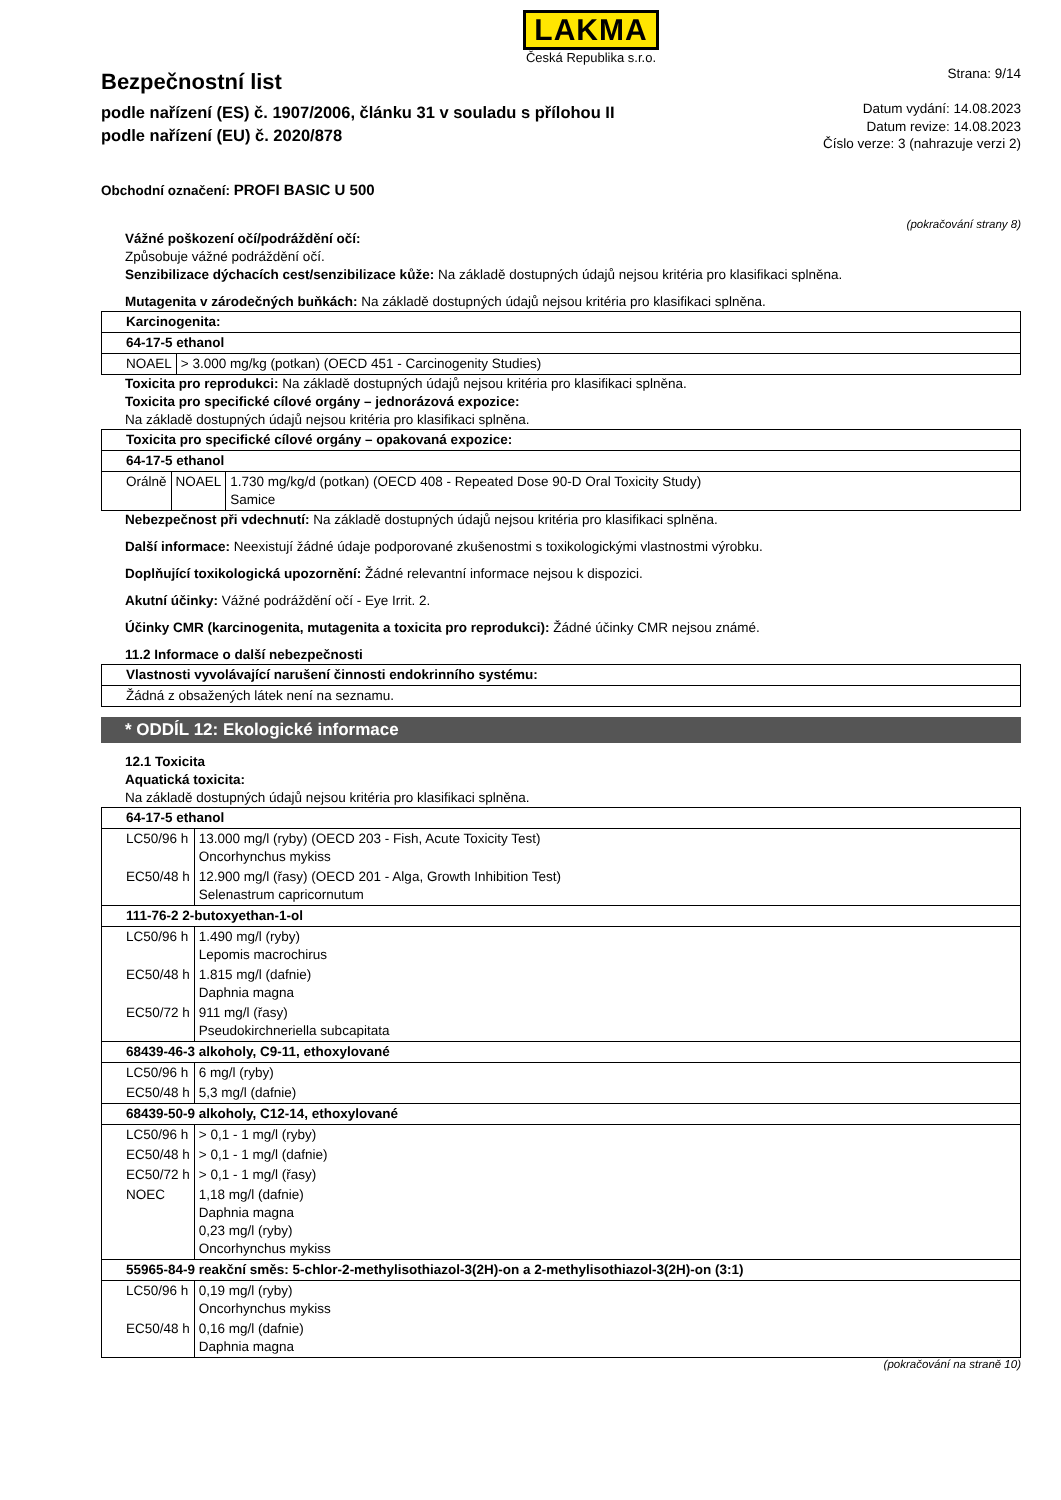LAKMA
Česká Republika s.r.o.
Bezpečnostní list
podle nařízení (ES) č. 1907/2006, článku 31 v souladu s přílohou II
podle nařízení (EU) č. 2020/878
Strana: 9/14
Datum vydání: 14.08.2023
Datum revize: 14.08.2023
Číslo verze: 3 (nahrazuje verzi 2)
Obchodní označení: PROFI BASIC U 500
(pokračování strany 8)
Vážné poškození očí/podráždění očí:
Způsobuje vážné podráždění očí.
Senzibilizace dýchacích cest/senzibilizace kůže: Na základě dostupných údajů nejsou kritéria pro klasifikaci splněna.
Mutagenita v zárodečných buňkách: Na základě dostupných údajů nejsou kritéria pro klasifikaci splněna.
| Karcinogenita: | |
| 64-17-5 ethanol | |
| NOAEL | > 3.000 mg/kg (potkan) (OECD 451 - Carcinogenity Studies) |
Toxicita pro reprodukci: Na základě dostupných údajů nejsou kritéria pro klasifikaci splněna.
Toxicita pro specifické cílové orgány – jednorázová expozice:
Na základě dostupných údajů nejsou kritéria pro klasifikaci splněna.
| Toxicita pro specifické cílové orgány – opakovaná expozice: | | |
| 64-17-5 ethanol | | |
| Orálně | NOAEL | 1.730 mg/kg/d (potkan) (OECD 408 - Repeated Dose 90-D Oral Toxicity Study) Samice |
Nebezpečnost při vdechnutí: Na základě dostupných údajů nejsou kritéria pro klasifikaci splněna.
Další informace: Neexistují žádné údaje podporované zkušenostmi s toxikologickými vlastnostmi výrobku.
Doplňující toxikologická upozornění: Žádné relevantní informace nejsou k dispozici.
Akutní účinky: Vážné podráždění očí - Eye Irrit. 2.
Účinky CMR (karcinogenita, mutagenita a toxicita pro reprodukci): Žádné účinky CMR nejsou známé.
11.2 Informace o další nebezpečnosti
| Vlastnosti vyvolávající narušení činnosti endokrinního systému: |
| Žádná z obsažených látek není na seznamu. |
* ODDÍL 12: Ekologické informace
12.1 Toxicita
Aquatická toxicita:
Na základě dostupných údajů nejsou kritéria pro klasifikaci splněna.
| 64-17-5 ethanol | |
| LC50/96 h | 13.000 mg/l (ryby) (OECD 203 - Fish, Acute Toxicity Test) Oncorhynchus mykiss |
| EC50/48 h | 12.900 mg/l (řasy) (OECD 201 - Alga, Growth Inhibition Test) Selenastrum capricornutum |
| 111-76-2 2-butoxyethan-1-ol | |
| LC50/96 h | 1.490 mg/l (ryby) Lepomis macrochirus |
| EC50/48 h | 1.815 mg/l (dafnie) Daphnia magna |
| EC50/72 h | 911 mg/l (řasy) Pseudokirchneriella subcapitata |
| 68439-46-3 alkoholy, C9-11, ethoxylované | |
| LC50/96 h | 6 mg/l (ryby) |
| EC50/48 h | 5,3 mg/l (dafnie) |
| 68439-50-9 alkoholy, C12-14, ethoxylované | |
| LC50/96 h | > 0,1 - 1 mg/l (ryby) |
| EC50/48 h | > 0,1 - 1 mg/l (dafnie) |
| EC50/72 h | > 0,1 - 1 mg/l (řasy) |
| NOEC | 1,18 mg/l (dafnie) Daphnia magna 0,23 mg/l (ryby) Oncorhynchus mykiss |
| 55965-84-9 reakční směs: 5-chlor-2-methylisothiazol-3(2H)-on a 2-methylisothiazol-3(2H)-on (3:1) | |
| LC50/96 h | 0,19 mg/l (ryby) Oncorhynchus mykiss |
| EC50/48 h | 0,16 mg/l (dafnie) Daphnia magna |
(pokračování na straně 10)